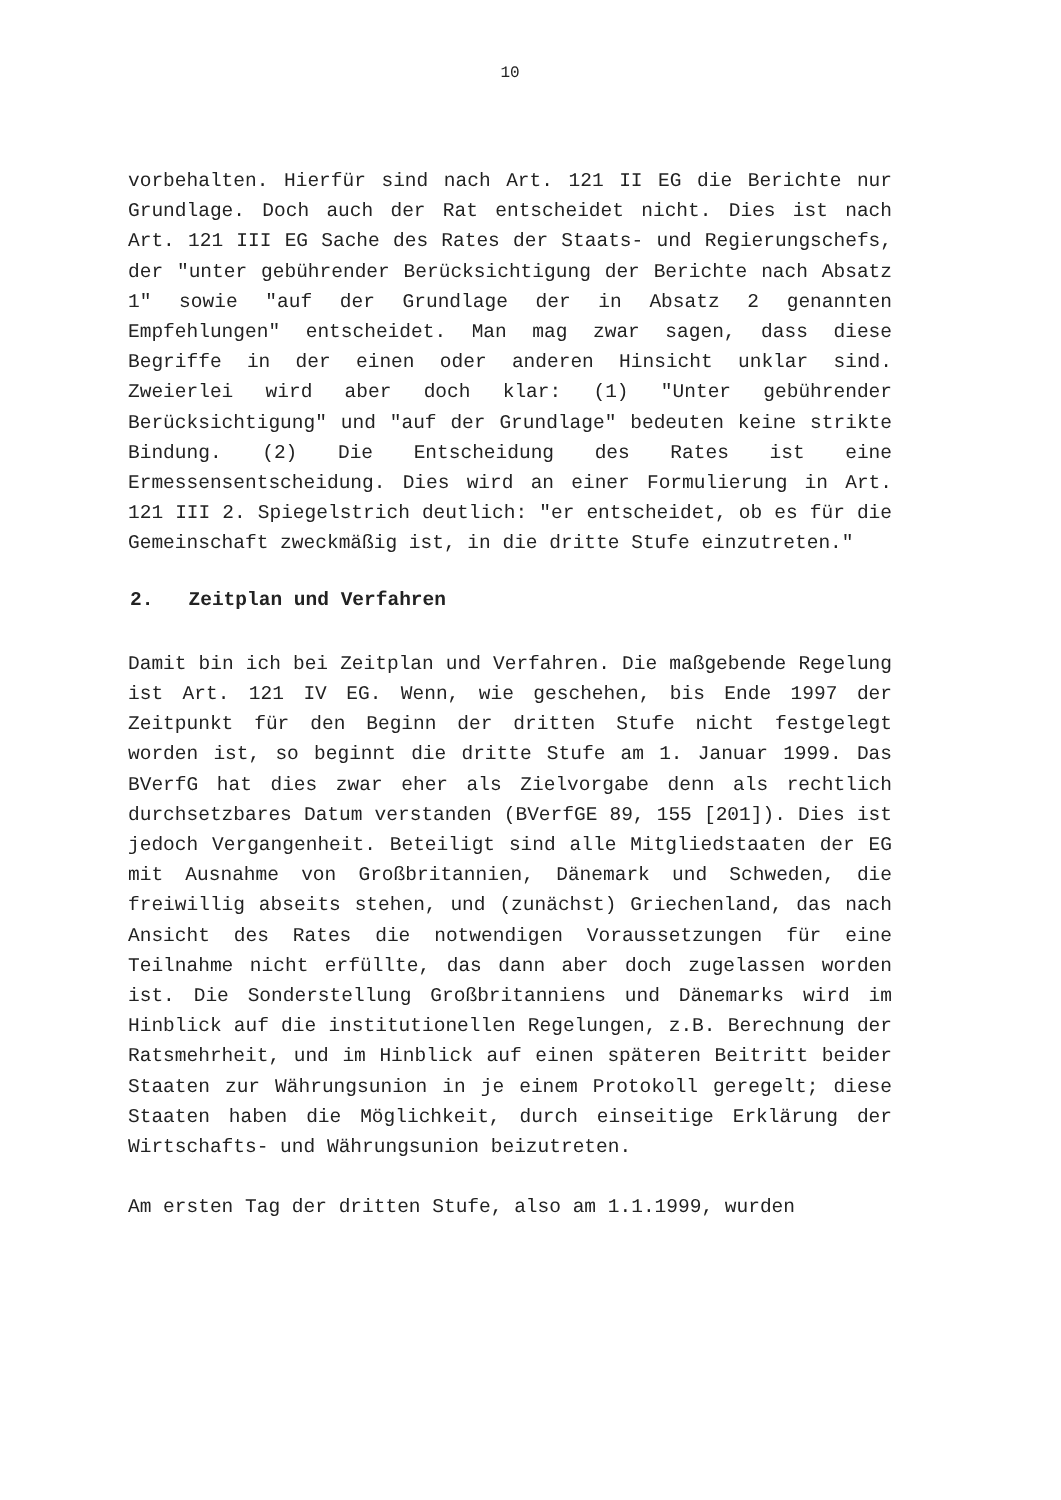10
vorbehalten. Hierfür sind nach Art. 121 II EG die Berichte nur Grundlage. Doch auch der Rat entscheidet nicht. Dies ist nach Art. 121 III EG Sache des Rates der Staats- und Regierungschefs, der "unter gebührender Berücksichtigung der Berichte nach Absatz 1" sowie "auf der Grundlage der in Absatz 2 genannten Empfehlungen" entscheidet. Man mag zwar sagen, dass diese Begriffe in der einen oder anderen Hinsicht unklar sind. Zweierlei wird aber doch klar: (1) "Unter gebührender Berücksichtigung" und "auf der Grundlage" bedeuten keine strikte Bindung. (2) Die Entscheidung des Rates ist eine Ermessensentscheidung. Dies wird an einer Formulierung in Art. 121 III 2. Spiegelstrich deutlich: "er entscheidet, ob es für die Gemeinschaft zweckmäßig ist, in die dritte Stufe einzutreten."
2. Zeitplan und Verfahren
Damit bin ich bei Zeitplan und Verfahren. Die maßgebende Regelung ist Art. 121 IV EG. Wenn, wie geschehen, bis Ende 1997 der Zeitpunkt für den Beginn der dritten Stufe nicht festgelegt worden ist, so beginnt die dritte Stufe am 1. Januar 1999. Das BVerfG hat dies zwar eher als Zielvorgabe denn als rechtlich durchsetzbares Datum verstanden (BVerfGE 89, 155 [201]). Dies ist jedoch Vergangenheit. Beteiligt sind alle Mitgliedstaaten der EG mit Ausnahme von Großbritannien, Dänemark und Schweden, die freiwillig abseits stehen, und (zunächst) Griechenland, das nach Ansicht des Rates die notwendigen Voraussetzungen für eine Teilnahme nicht erfüllte, das dann aber doch zugelassen worden ist. Die Sonderstellung Großbritanniens und Dänemarks wird im Hinblick auf die institutionellen Regelungen, z.B. Berechnung der Ratsmehrheit, und im Hinblick auf einen späteren Beitritt beider Staaten zur Währungsunion in je einem Protokoll geregelt; diese Staaten haben die Möglichkeit, durch einseitige Erklärung der Wirtschafts- und Währungsunion beizutreten.
Am ersten Tag der dritten Stufe, also am 1.1.1999, wurden